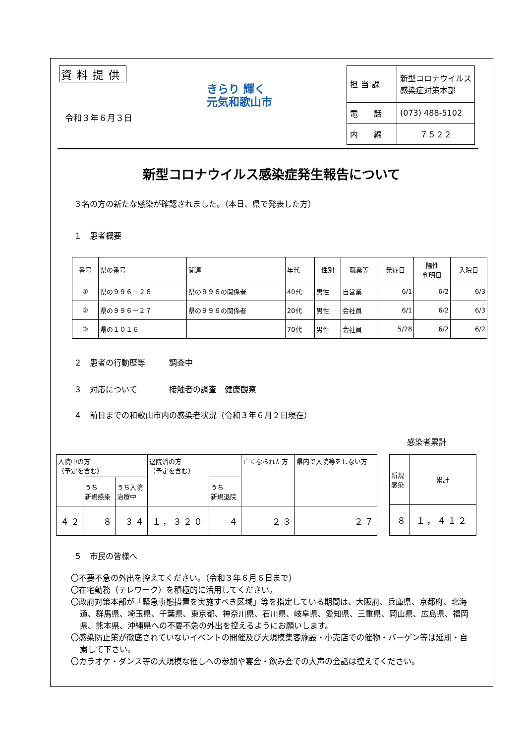資料提供
令和３年６月３日
きらり 輝く
元気和歌山市
| 担当課 | 新型コロナウイルス 感染症対策本部 |
| 電 話 | (073) 488-5102 |
| 内 線 | ７５２２ |
新型コロナウイルス感染症発生報告について
３名の方の新たな感染が確認されました。（本日、県で発表した方）
１　患者概要
| 番号 | 県の番号 | 関連 | 年代 | 性別 | 職業等 | 発症日 | 陽性 判明日 | 入院日 |
| --- | --- | --- | --- | --- | --- | --- | --- | --- |
| ① | 県の９９６－２６ | 県の９９６の関係者 | 40代 | 男性 | 自営業 | 6/1 | 6/2 | 6/3 |
| ② | 県の９９６－２７ | 県の９９６の関係者 | 20代 | 男性 | 会社員 | 6/1 | 6/2 | 6/3 |
| ③ | 県の１０１６ | | 70代 | 男性 | 会社員 | 5/28 | 6/2 | 6/2 |
２　患者の行動歴等　　　調査中
３　対応について　　　　接触者の調査　健康観察
４　前日までの和歌山市内の感染者状況（令和３年６月２日現在）
感染者累計
| 入院中の方 （予定を含む） | | | 退院済の方 （予定を含む） | | 亡くなられた方 | 県内で入院等をしない方 |
| | うち 新規感染 | うち入院 治療中 | | うち 新規退院 | | |
| ４２ | ８ | ３４ | １，３２０ | ４ | ２３ | ２７ |
| 新規 感染 | 累計 |
| ８ | １，４１２ |
５　市民の皆様へ
〇不要不急の外出を控えてください。（令和３年６月６日まで）
〇在宅勤務（テレワーク）を積極的に活用してください。
〇政府対策本部が「緊急事態措置を実施すべき区域」等を指定している期間は、大阪府、兵庫県、京都府、北海道、群馬県、埼玉県、千葉県、東京都、神奈川県、石川県、岐阜県、愛知県、三重県、岡山県、広島県、福岡県、熊本県、沖縄県への不要不急の外出を控えるようにお願いします。
〇感染防止策が徹底されていないイベントの開催及び大規模集客施設・小売店での催物・バーゲン等は延期・自粛して下さい。
〇カラオケ・ダンス等の大規模な催しへの参加や宴会・飲み会での大声の会話は控えてください。